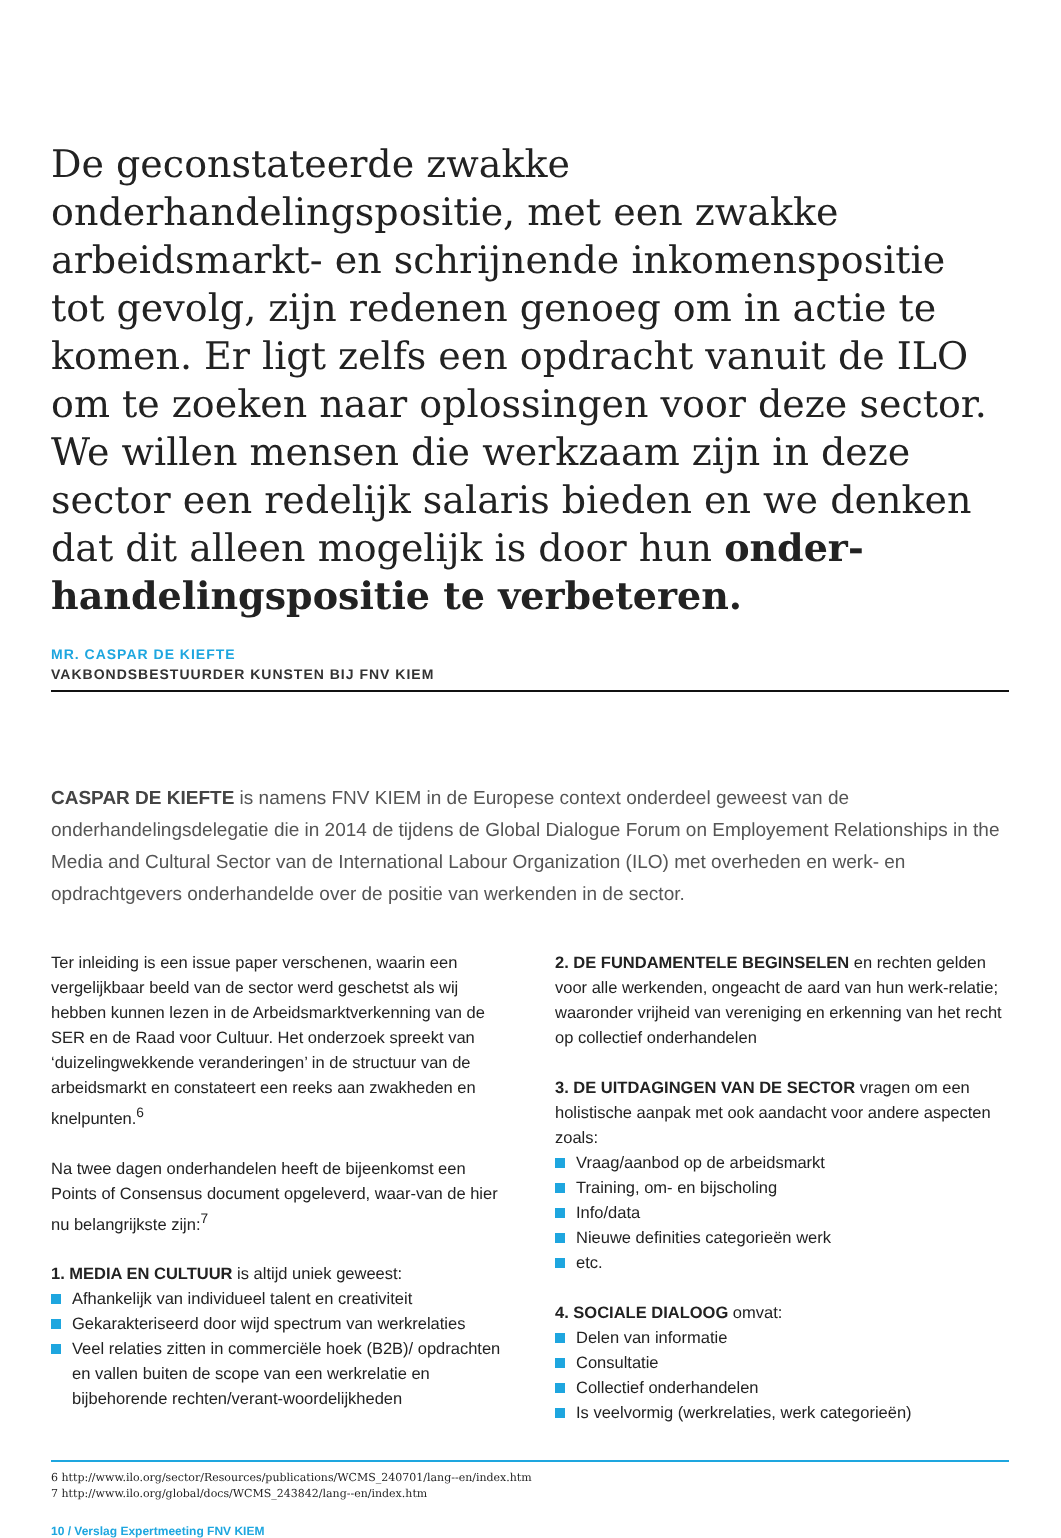De geconstateerde zwakke onderhandelingspositie, met een zwakke arbeidsmarkt- en schrijnende inkomenspositie tot gevolg, zijn redenen genoeg om in actie te komen. Er ligt zelfs een opdracht vanuit de ILO om te zoeken naar oplossingen voor deze sector. We willen mensen die werkzaam zijn in deze sector een redelijk salaris bieden en we denken dat dit alleen mogelijk is door hun onder-handelingspositie te verbeteren.
MR. CASPAR DE KIEFTE
VAKBONDSBESTUURDER KUNSTEN BIJ FNV KIEM
CASPAR DE KIEFTE is namens FNV KIEM in de Europese context onderdeel geweest van de onderhandelingsdelegatie die in 2014 de tijdens de Global Dialogue Forum on Employement Relationships in the Media and Cultural Sector van de International Labour Organization (ILO) met overheden en werk- en opdrachtgevers onderhandelde over de positie van werkenden in de sector.
Ter inleiding is een issue paper verschenen, waarin een vergelijkbaar beeld van de sector werd geschetst als wij hebben kunnen lezen in de Arbeidsmarktverkenning van de SER en de Raad voor Cultuur. Het onderzoek spreekt van ‘duizelingwekkende veranderingen’ in de structuur van de arbeidsmarkt en constateert een reeks aan zwakheden en knelpunten.<sup>6</sup>
Na twee dagen onderhandelen heeft de bijeenkomst een Points of Consensus document opgeleverd, waar-van de hier nu belangrijkste zijn:<sup>7</sup>
1. MEDIA EN CULTUUR is altijd uniek geweest:
Afhankelijk van individueel talent en creativiteit
Gekarakteriseerd door wijd spectrum van werkrelaties
Veel relaties zitten in commerciële hoek (B2B)/ opdrachten en vallen buiten de scope van een werkrelatie en bijbehorende rechten/verant-woordelijkheden
2. DE FUNDAMENTELE BEGINSELEN en rechten gelden voor alle werkenden, ongeacht de aard van hun werk-relatie; waaronder vrijheid van vereniging en erkenning van het recht op collectief onderhandelen
3. DE UITDAGINGEN VAN DE SECTOR vragen om een holistische aanpak met ook aandacht voor andere aspecten zoals:
Vraag/aanbod op de arbeidsmarkt
Training, om- en bijscholing
Info/data
Nieuwe definities categorieën werk
etc.
4. SOCIALE DIALOOG omvat:
Delen van informatie
Consultatie
Collectief onderhandelen
Is veelvormig (werkrelaties, werk categorieën)
6 http://www.ilo.org/sector/Resources/publications/WCMS_240701/lang--en/index.htm
7 http://www.ilo.org/global/docs/WCMS_243842/lang--en/index.htm
10 / Verslag Expertmeeting FNV KIEM